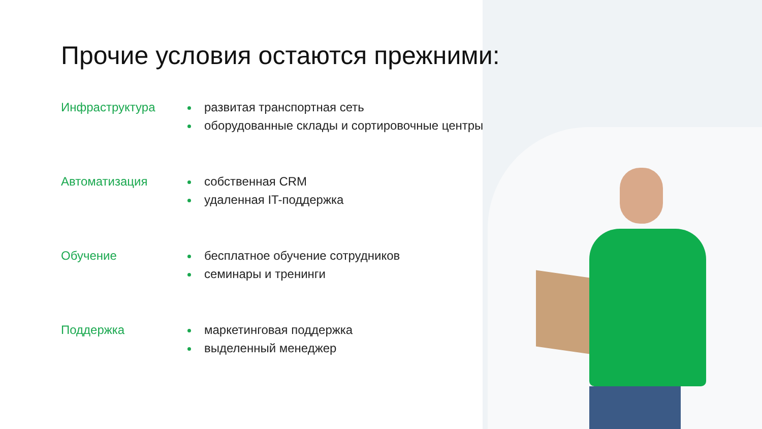Прочие условия остаются прежними:
Инфраструктура развитая транспортная сеть
оборудованные склады и сортировочные центры
Автоматизация собственная CRM
удаленная IT-поддержка
Обучение бесплатное обучение сотрудников
семинары и тренинги
Поддержка маркетинговая поддержка
выделенный менеджер